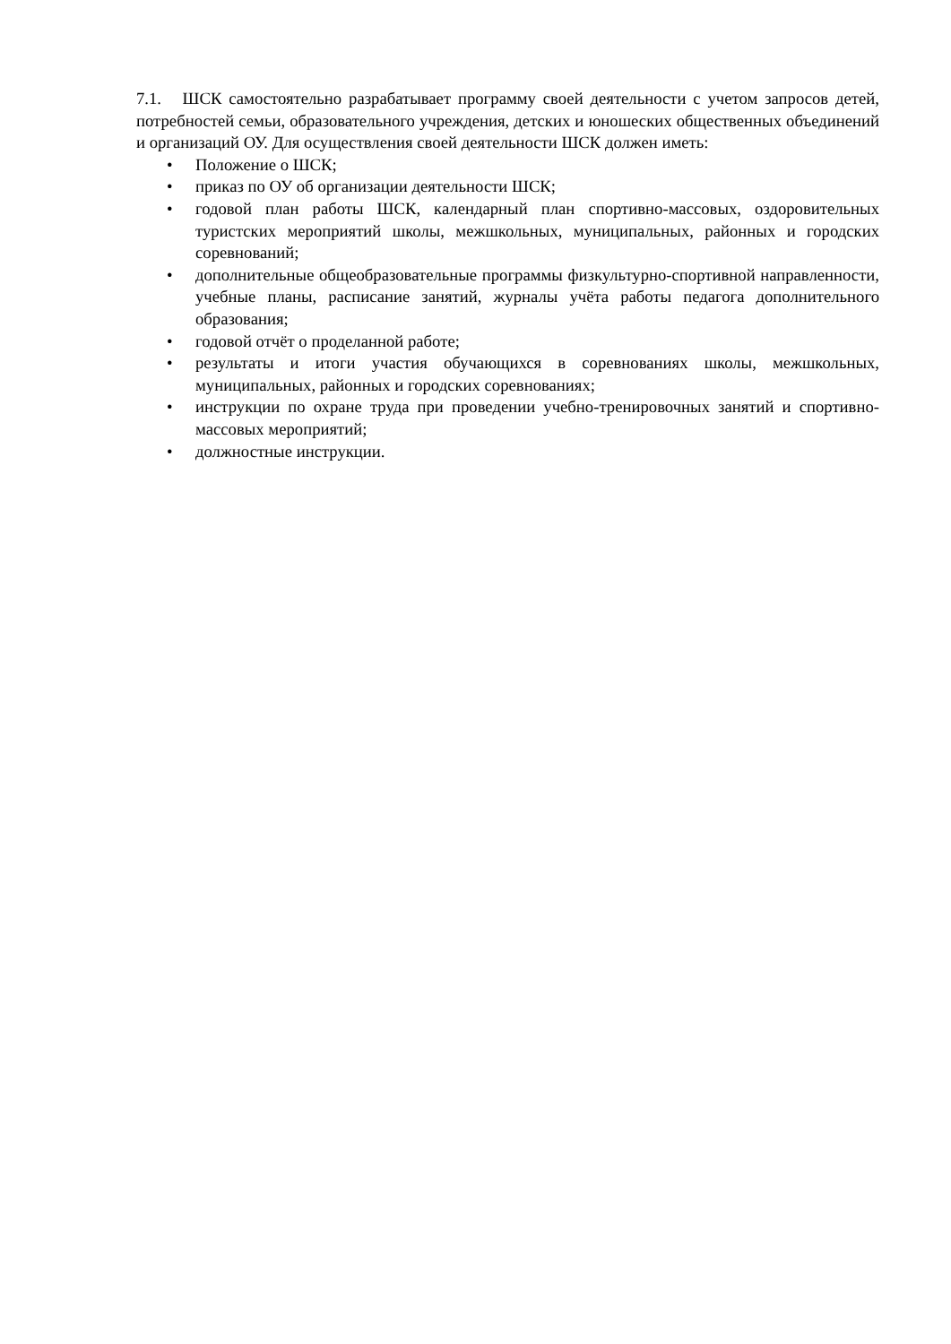7.1. ШСК самостоятельно разрабатывает программу своей деятельности с учетом запросов детей, потребностей семьи, образовательного учреждения, детских и юношеских общественных объединений и организаций ОУ. Для осуществления своей деятельности ШСК должен иметь:
• Положение о ШСК;
• приказ по ОУ об организации деятельности ШСК;
• годовой план работы ШСК, календарный план спортивно-массовых, оздоровительных туристских мероприятий школы, межшкольных, муниципальных, районных и городских соревнований;
• дополнительные общеобразовательные программы физкультурно-спортивной направленности, учебные планы, расписание занятий, журналы учёта работы педагога дополнительного образования;
• годовой отчёт о проделанной работе;
• результаты и итоги участия обучающихся в соревнованиях школы, межшкольных, муниципальных, районных и городских соревнованиях;
• инструкции по охране труда при проведении учебно-тренировочных занятий и спортивно-массовых мероприятий;
• должностные инструкции.